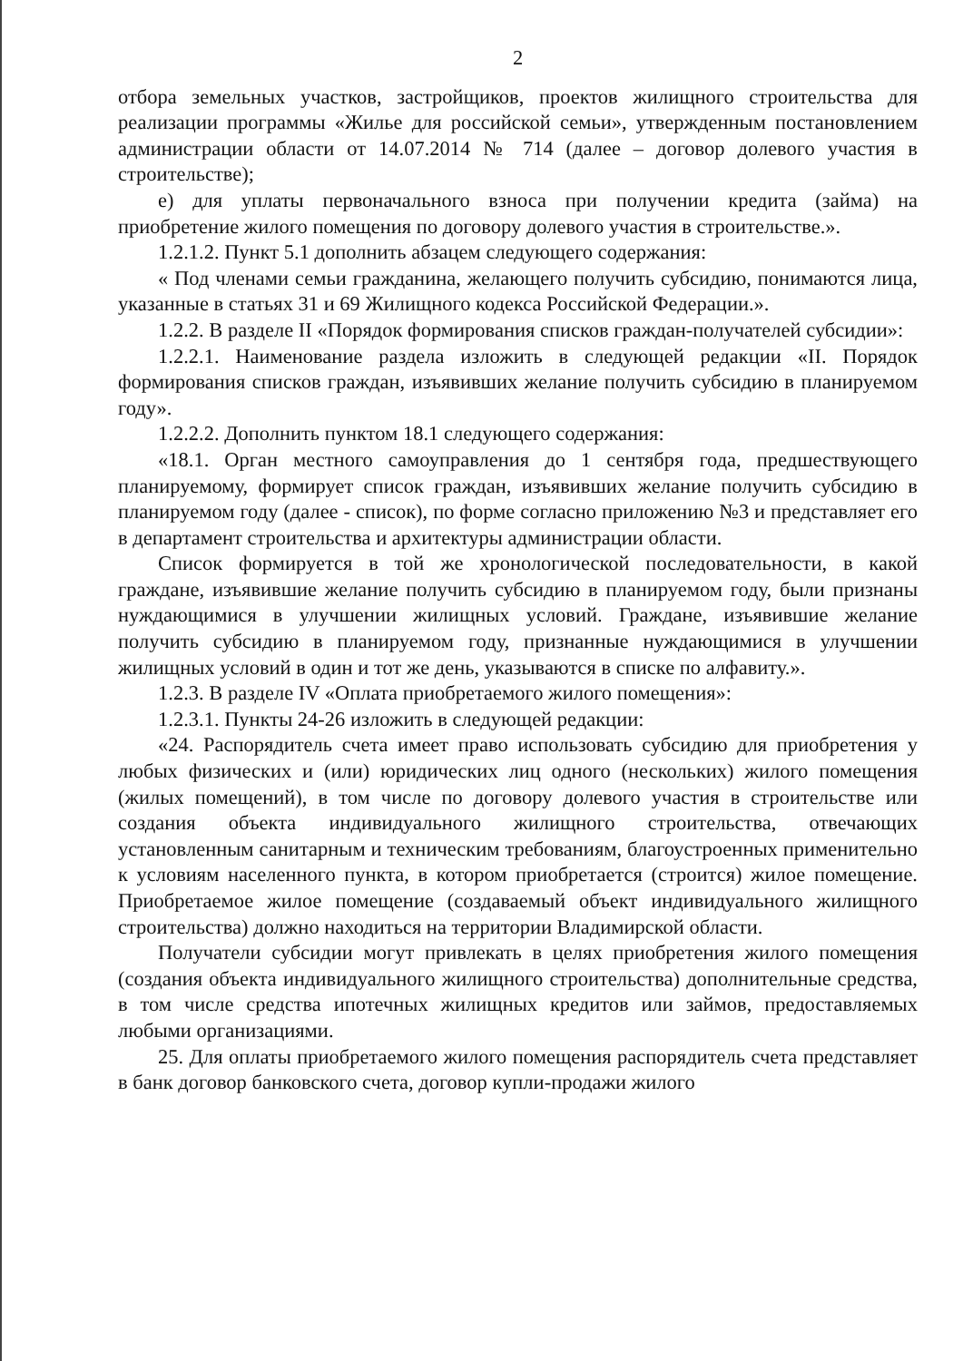2
отбора земельных участков, застройщиков, проектов жилищного строительства для реализации программы «Жилье для российской семьи», утвержденным постановлением администрации области от 14.07.2014 № 714 (далее – договор долевого участия в строительстве);
е) для уплаты первоначального взноса при получении кредита (займа) на приобретение жилого помещения по договору долевого участия в строительстве.».
1.2.1.2. Пункт 5.1 дополнить абзацем следующего содержания:
« Под членами семьи гражданина, желающего получить субсидию, понимаются лица, указанные в статьях 31 и 69 Жилищного кодекса Российской Федерации.».
1.2.2. В разделе II «Порядок формирования списков граждан-получателей субсидии»:
1.2.2.1. Наименование раздела изложить в следующей редакции «II. Порядок формирования списков граждан, изъявивших желание получить субсидию в планируемом году».
1.2.2.2. Дополнить пунктом 18.1 следующего содержания:
«18.1. Орган местного самоуправления до 1 сентября года, предшествующего планируемому, формирует список граждан, изъявивших желание получить субсидию в планируемом году (далее - список), по форме согласно приложению №3 и представляет его в департамент строительства и архитектуры администрации области.
Список формируется в той же хронологической последовательности, в какой граждане, изъявившие желание получить субсидию в планируемом году, были признаны нуждающимися в улучшении жилищных условий. Граждане, изъявившие желание получить субсидию в планируемом году, признанные нуждающимися в улучшении жилищных условий в один и тот же день, указываются в списке по алфавиту.».
1.2.3. В разделе IV «Оплата приобретаемого жилого помещения»:
1.2.3.1. Пункты 24-26 изложить в следующей редакции:
«24. Распорядитель счета имеет право использовать субсидию для приобретения у любых физических и (или) юридических лиц одного (нескольких) жилого помещения (жилых помещений), в том числе по договору долевого участия в строительстве или создания объекта индивидуального жилищного строительства, отвечающих установленным санитарным и техническим требованиям, благоустроенных применительно к условиям населенного пункта, в котором приобретается (строится) жилое помещение. Приобретаемое жилое помещение (создаваемый объект индивидуального жилищного строительства) должно находиться на территории Владимирской области.
Получатели субсидии могут привлекать в целях приобретения жилого помещения (создания объекта индивидуального жилищного строительства) дополнительные средства, в том числе средства ипотечных жилищных кредитов или займов, предоставляемых любыми организациями.
25. Для оплаты приобретаемого жилого помещения распорядитель счета представляет в банк договор банковского счета, договор купли-продажи жилого